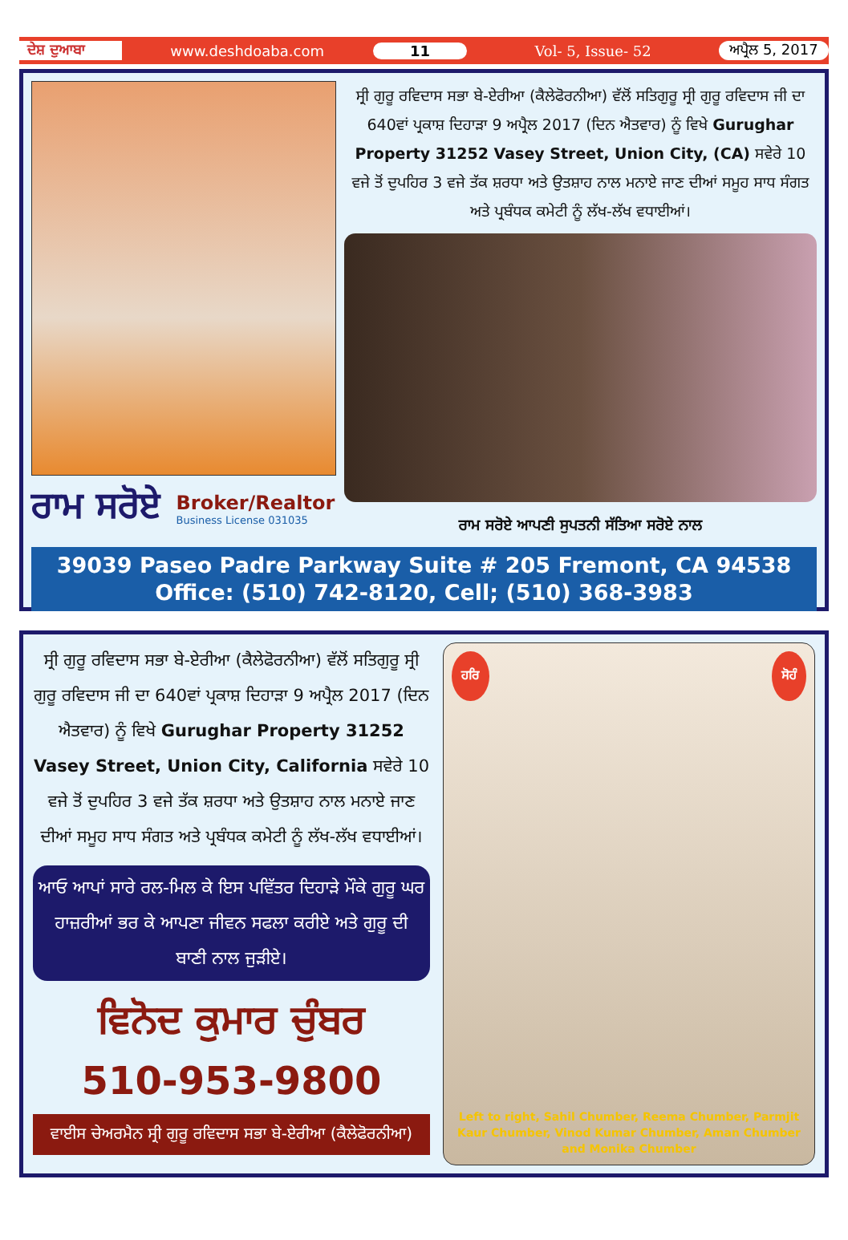ਦੇਸ਼ ਦੁਆਬਾ www.deshdoaba.com 11 Vol- 5, Issue- 52
ਅਪ੍ਰੈਲ 5, 2017
ਰਾਮ ਸਰੋਏ
Broker/Realtor
Business License 031035
ਸ੍ਰੀ ਗੁਰੂ ਰਵਿਦਾਸ ਸਭਾ ਬੇ-ਏਰੀਆ (ਕੈਲੇਫੋਰਨੀਆ) ਵੱਲੋਂ ਸਤਿਗੁਰੂ ਸ੍ਰੀ ਗੁਰੂ ਰਵਿਦਾਸ ਜੀ ਦਾ 640ਵਾਂ ਪ੍ਰਕਾਸ਼ ਦਿਹਾੜਾ 9 ਅਪ੍ਰੈਲ 2017 (ਦਿਨ ਐਤਵਾਰ) ਨੂੰ ਵਿਖੇ Gurughar Property 31252 Vasey Street, Union City, (CA) ਸਵੇਰੇ 10 ਵਜੇ ਤੋਂ ਦੁਪਹਿਰ 3 ਵਜੇ ਤੱਕ ਸ਼ਰਧਾ ਅਤੇ ਉਤਸ਼ਾਹ ਨਾਲ ਮਨਾਏ ਜਾਣ ਦੀਆਂ ਸਮੂਹ ਸਾਧ ਸੰਗਤ ਅਤੇ ਪ੍ਰਬੰਧਕ ਕਮੇਟੀ ਨੂੰ ਲੱਖ-ਲੱਖ ਵਧਾਈਆਂ।
ਰਾਮ ਸਰੋਏ ਆਪਣੀ ਸੁਪਤਨੀ ਸੱਤਿਆ ਸਰੋਏ ਨਾਲ
39039 Paseo Padre Parkway Suite # 205 Fremont, CA 94538
Office: (510) 742-8120, Cell; (510) 368-3983
ਸ੍ਰੀ ਗੁਰੂ ਰਵਿਦਾਸ ਸਭਾ ਬੇ-ਏਰੀਆ (ਕੈਲੇਫੋਰਨੀਆ) ਵੱਲੋਂ ਸਤਿਗੁਰੂ ਸ੍ਰੀ ਗੁਰੂ ਰਵਿਦਾਸ ਜੀ ਦਾ 640ਵਾਂ ਪ੍ਰਕਾਸ਼ ਦਿਹਾੜਾ 9 ਅਪ੍ਰੈਲ 2017 (ਦਿਨ ਐਤਵਾਰ) ਨੂੰ ਵਿਖੇ Gurughar Property 31252 Vasey Street, Union City, California ਸਵੇਰੇ 10 ਵਜੇ ਤੋਂ ਦੁਪਹਿਰ 3 ਵਜੇ ਤੱਕ ਸ਼ਰਧਾ ਅਤੇ ਉਤਸ਼ਾਹ ਨਾਲ ਮਨਾਏ ਜਾਣ ਦੀਆਂ ਸਮੂਹ ਸਾਧ ਸੰਗਤ ਅਤੇ ਪ੍ਰਬੰਧਕ ਕਮੇਟੀ ਨੂੰ ਲੱਖ-ਲੱਖ ਵਧਾਈਆਂ।
ਆਓ ਆਪਾਂ ਸਾਰੇ ਰਲ-ਮਿਲ ਕੇ ਇਸ ਪਵਿੱਤਰ ਦਿਹਾੜੇ ਮੌਕੇ ਗੁਰੂ ਘਰ ਹਾਜ਼ਰੀਆਂ ਭਰ ਕੇ ਆਪਣਾ ਜੀਵਨ ਸਫਲਾ ਕਰੀਏ ਅਤੇ ਗੁਰੂ ਦੀ ਬਾਣੀ ਨਾਲ ਜੁੜੀਏ।
ਵਿਨੋਦ ਕੁਮਾਰ ਚੁੰਬਰ
510-953-9800
ਵਾਈਸ ਚੇਅਰਮੈਨ ਸ੍ਰੀ ਗੁਰੂ ਰਵਿਦਾਸ ਸਭਾ ਬੇ-ਏਰੀਆ (ਕੈਲੇਫੋਰਨੀਆ)
ਹਰਿ ਸੋਹੰ
Left to right, Sahil Chumber, Reema Chumber, Parmjit Kaur Chumber, Vinod Kumar Chumber, Aman Chumber and Monika Chumber